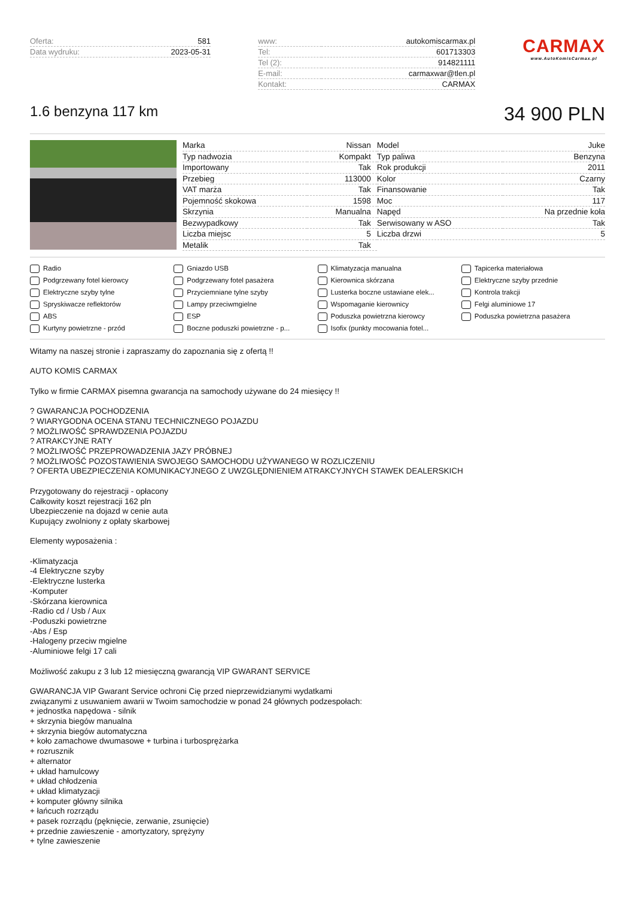| Oferta: | 581 |
| Data wydruku: | 2023-05-31 |
| www: | autokomiscarmax.pl |
| Tel: | 601713303 |
| Tel (2): | 914821111 |
| E-mail: | carmaxwar@tlen.pl |
| Kontakt: | CARMAX |
CARMAX
www.AutoKomisCarmax.pl
1.6 benzyna 117 km
34 900 PLN
| Marka | Nissan | Model | Juke |
| Typ nadwozia | Kompakt | Typ paliwa | Benzyna |
| Importowany | Tak | Rok produkcji | 2011 |
| Przebieg | 113000 | Kolor | Czarny |
| VAT marża | Tak | Finansowanie | Tak |
| Pojemność skokowa | 1598 | Moc | 117 |
| Skrzynia | Manualna | Napęd | Na przednie koła |
| Bezwypadkowy | Tak | Serwisowany w ASO | Tak |
| Liczba miejsc | 5 | Liczba drzwi | 5 |
| Metalik | Tak | | |
Radio
Gniazdo USB
Klimatyzacja manualna
Tapicerka materiałowa
Podgrzewany fotel kierowcy
Podgrzewany fotel pasażera
Kierownica skórzana
Elektryczne szyby przednie
Elektryczne szyby tylne
Przyciemniane tylne szyby
Lusterka boczne ustawiane elek...
Kontrola trakcji
Spryskiwacze reflektorów
Lampy przeciwmgielne
Wspomaganie kierownicy
Felgi aluminiowe 17
ABS
ESP
Poduszka powietrzna kierowcy
Poduszka powietrzna pasażera
Kurtyny powietrzne - przód
Boczne poduszki powietrzne - p...
Isofix (punkty mocowania fotel...
Witamy na naszej stronie i zapraszamy do zapoznania się z ofertą !!
AUTO KOMIS CARMAX
Tylko w firmie CARMAX pisemna gwarancja na samochody używane do 24 miesięcy !!
? GWARANCJA POCHODZENIA
? WIARYGODNA OCENA STANU TECHNICZNEGO POJAZDU
? MOŻLIWOŚĆ SPRAWDZENIA POJAZDU
? ATRAKCYJNE RATY
? MOŻLIWOŚĆ PRZEPROWADZENIA JAZY PRÓBNEJ
? MOŻLIWOŚĆ POZOSTAWIENIA SWOJEGO SAMOCHODU UŻYWANEGO W ROZLICZENIU
? OFERTA UBEZPIECZENIA KOMUNIKACYJNEGO Z UWZGLĘDNIENIEM ATRAKCYJNYCH STAWEK DEALERSKICH
Przygotowany do rejestracji - opłacony
Całkowity koszt rejestracji 162 pln
Ubezpieczenie na dojazd w cenie auta
Kupujący zwolniony z opłaty skarbowej
Elementy wyposażenia :
-Klimatyzacja
-4 Elektryczne szyby
-Elektryczne lusterka
-Komputer
-Skórzana kierownica
-Radio cd / Usb / Aux
-Poduszki powietrzne
-Abs / Esp
-Halogeny przeciw mgielne
-Aluminiowe felgi 17 cali
Możliwość zakupu z 3 lub 12 miesięczną gwarancją VIP GWARANT SERVICE
GWARANCJA VIP Gwarant Service ochroni Cię przed nieprzewidzianymi wydatkami
związanymi z usuwaniem awarii w Twoim samochodzie w ponad 24 głównych podzespołach:
+ jednostka napędowa - silnik
+ skrzynia biegów manualna
+ skrzynia biegów automatyczna
+ koło zamachowe dwumasowe + turbina i turbosprężarka
+ rozrusznik
+ alternator
+ układ hamulcowy
+ układ chłodzenia
+ układ klimatyzacji
+ komputer główny silnika
+ łańcuch rozrządu
+ pasek rozrządu (pęknięcie, zerwanie, zsunięcie)
+ przednie zawieszenie - amortyzatory, sprężyny
+ tylne zawieszenie